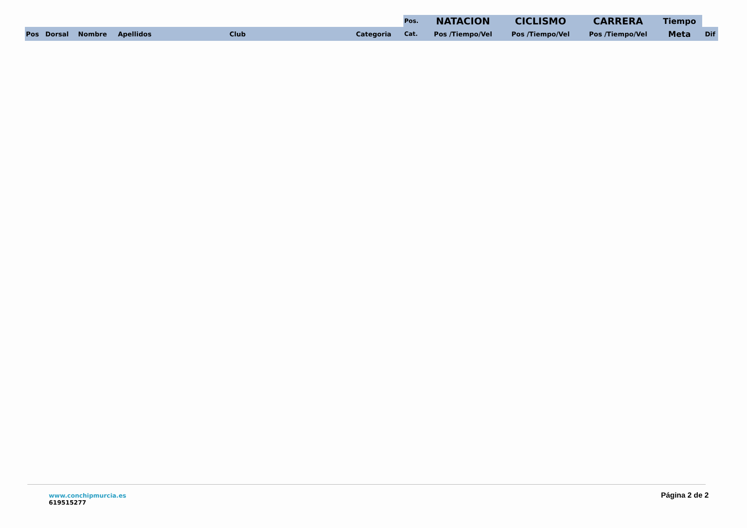| | | | | | | Pos. | NATACION | CICLISMO | CARRERA | Tiempo | |
| Pos | Dorsal | Nombre | Apellidos | Club | Categoria | Cat. | Pos /Tiempo/Vel | Pos /Tiempo/Vel | Pos /Tiempo/Vel | Meta | Dif |
www.conchipmurcia.es
619515277
Página 2 de 2